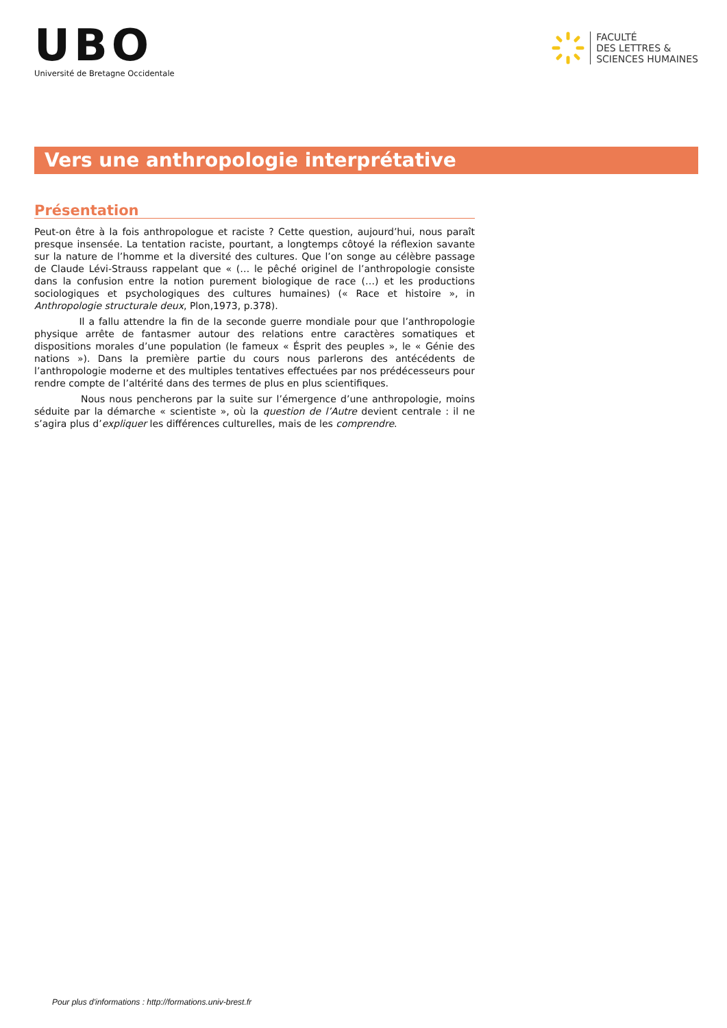UBO
Université de Bretagne Occidentale
FACULTÉ
DES LETTRES &
SCIENCES HUMAINES
Vers une anthropologie interprétative
Présentation
Peut-on être à la fois anthropologue et raciste ? Cette question, aujourd’hui, nous paraît presque insensée. La tentation raciste, pourtant, a longtemps côtoyé la réflexion savante sur la nature de l’homme et la diversité des cultures. Que l’on songe au célèbre passage de Claude Lévi-Strauss rappelant que « (… le pêché originel de l’anthropologie consiste dans la confusion entre la notion purement biologique de race (…) et les productions sociologiques et psychologiques des cultures humaines) (« Race et histoire », in Anthropologie structurale deux, Plon,1973, p.378).
Il a fallu attendre la fin de la seconde guerre mondiale pour que l’anthropologie physique arrête de fantasmer autour des relations entre caractères somatiques et dispositions morales d’une population (le fameux « Ésprit des peuples », le « Génie des nations »). Dans la première partie du cours nous parlerons des antécédents de l’anthropologie moderne et des multiples tentatives effectuées par nos prédécesseurs pour rendre compte de l’altérité dans des termes de plus en plus scientifiques.
Nous nous pencherons par la suite sur l’émergence d’une anthropologie, moins séduite par la démarche « scientiste », où la question de l’Autre devient centrale : il ne s’agira plus d’expliquer les différences culturelles, mais de les comprendre.
Pour plus d'informations : http://formations.univ-brest.fr